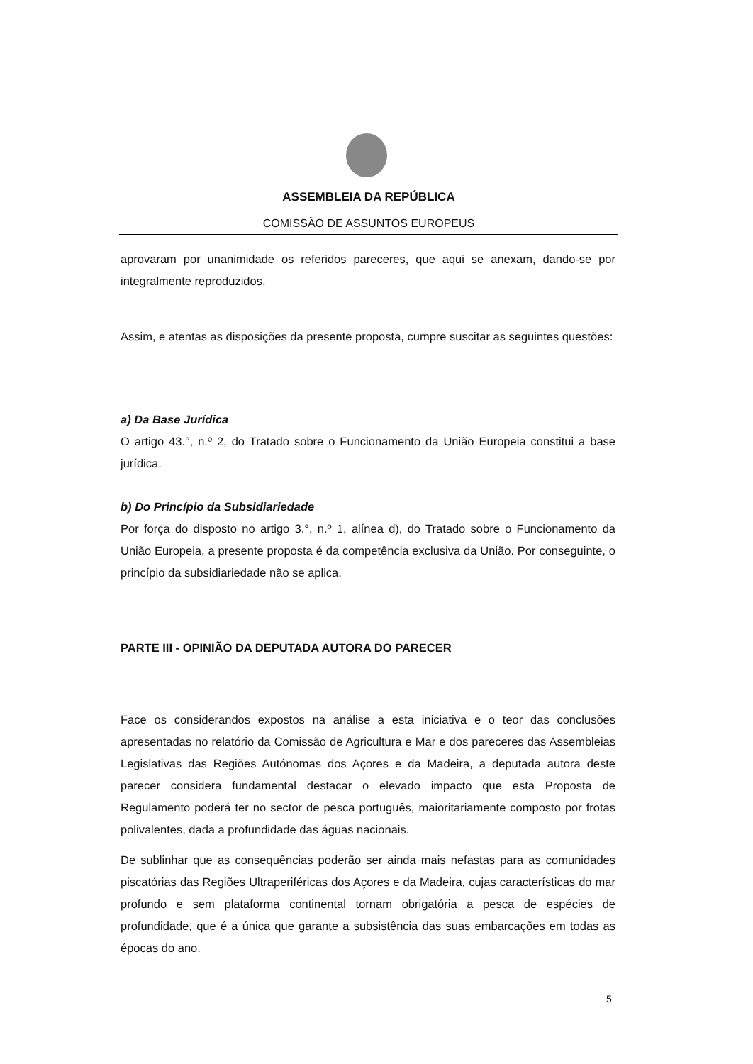ASSEMBLEIA DA REPÚBLICA
COMISSÃO DE ASSUNTOS EUROPEUS
aprovaram por unanimidade os referidos pareceres, que aqui se anexam, dando-se por integralmente reproduzidos.
Assim, e atentas as disposições da presente proposta, cumpre suscitar as seguintes questões:
a) Da Base Jurídica
O artigo 43.°, n.º 2, do Tratado sobre o Funcionamento da União Europeia constitui a base jurídica.
b) Do Princípio da Subsidiariedade
Por força do disposto no artigo 3.°, n.º 1, alínea d), do Tratado sobre o Funcionamento da União Europeia, a presente proposta é da competência exclusiva da União. Por conseguinte, o princípio da subsidiariedade não se aplica.
PARTE III - OPINIÃO DA DEPUTADA AUTORA DO PARECER
Face os considerandos expostos na análise a esta iniciativa e o teor das conclusões apresentadas no relatório da Comissão de Agricultura e Mar e dos pareceres das Assembleias Legislativas das Regiões Autónomas dos Açores e da Madeira, a deputada autora deste parecer considera fundamental destacar o elevado impacto que esta Proposta de Regulamento poderá ter no sector de pesca português, maioritariamente composto por frotas polivalentes, dada a profundidade das águas nacionais.
De sublinhar que as consequências poderão ser ainda mais nefastas para as comunidades piscatórias das Regiões Ultraperiféricas dos Açores e da Madeira, cujas características do mar profundo e sem plataforma continental tornam obrigatória a pesca de espécies de profundidade, que é a única que garante a subsistência das suas embarcações em todas as épocas do ano.
5